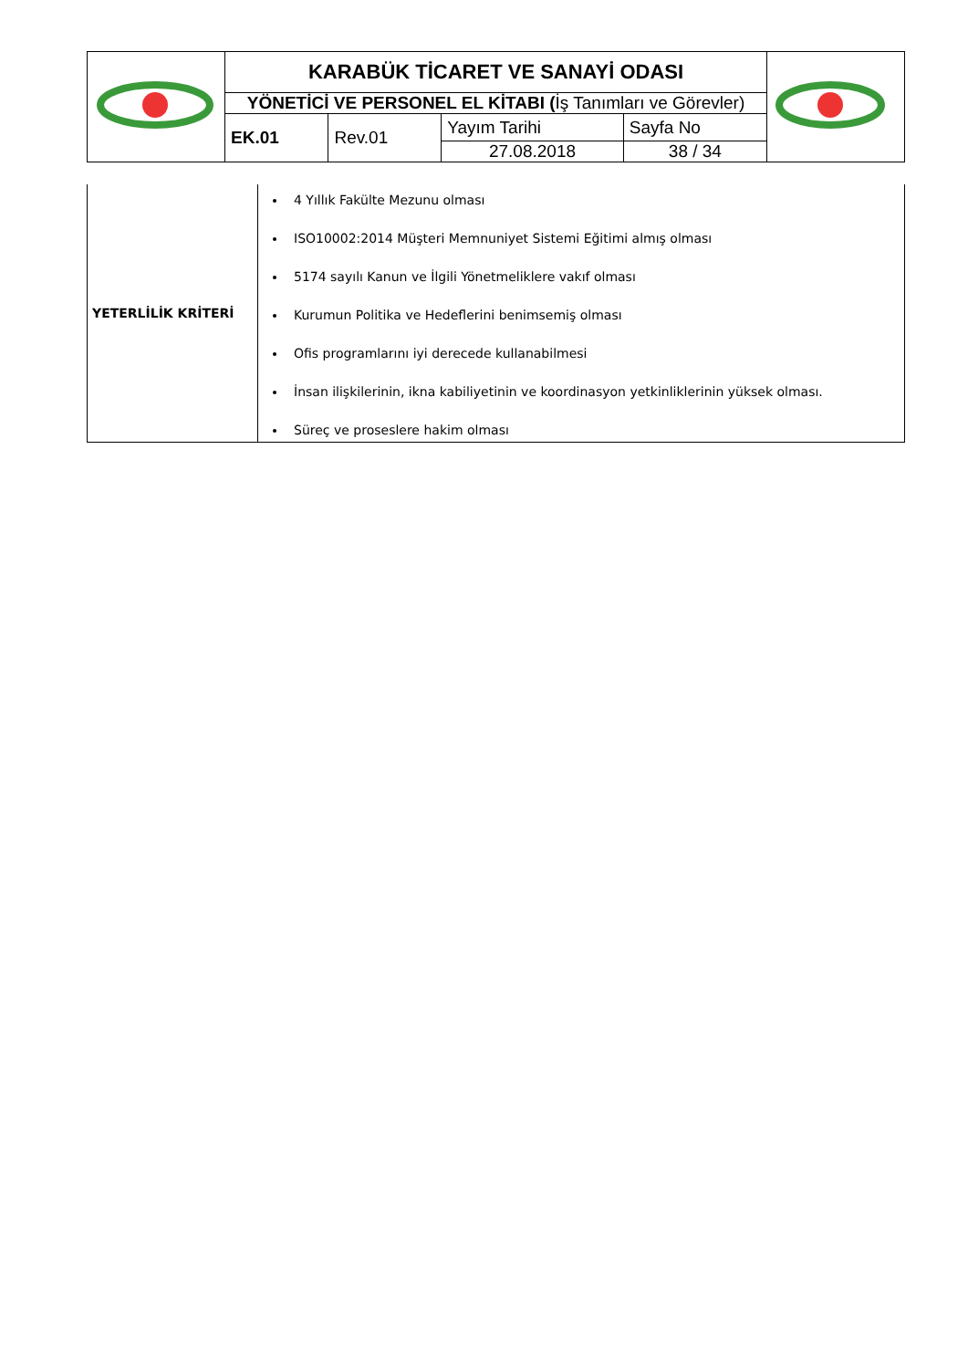| | KARABÜK TİCARET VE SANAYİ ODASI | | | | |
| | YÖNETİCİ VE PERSONEL EL KİTABI ( İş Tanımları ve Görevler) | | | | |
| | EK.01 | Rev.01 | Yayım Tarihi | Sayfa No | |
| | | | 27.08.2018 | 38 / 34 | |
| YETERLİLİK KRİTERİ | 4 Yıllık Fakülte Mezunu olması ISO10002:2014 Müşteri Memnuniyet Sistemi Eğitimi almış olması 5174 sayılı Kanun ve İlgili Yönetmeliklere vakıf olması Kurumun Politika ve Hedeflerini benimsemiş olması Ofis programlarını iyi derecede kullanabilmesi İnsan ilişkilerinin, ikna kabiliyetinin ve koordinasyon yetkinliklerinin yüksek olması. Süreç ve proseslere hakim olması |